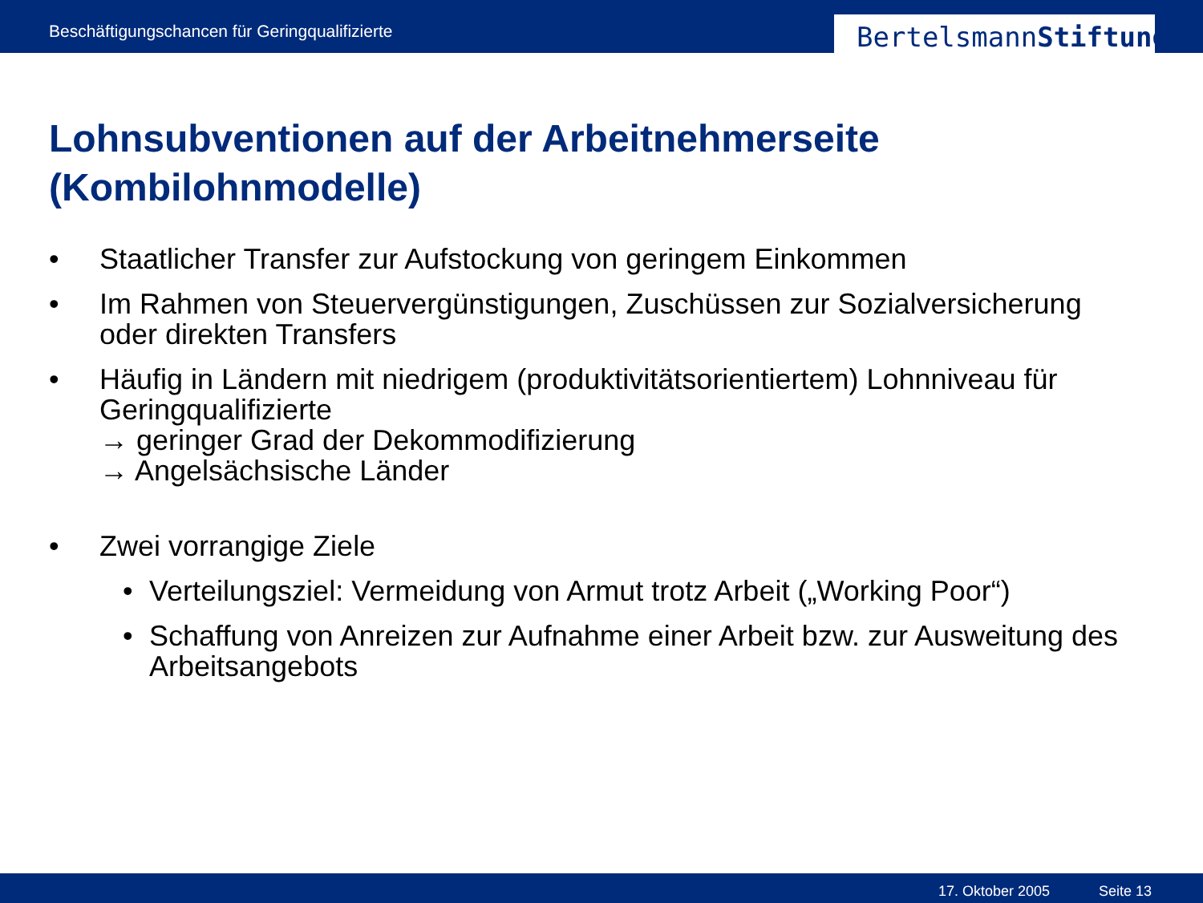Beschäftigungschancen für Geringqualifizierte
BertelsmannStiftung
Lohnsubventionen auf der Arbeitnehmerseite
(Kombilohnmodelle)
• Staatlicher Transfer zur Aufstockung von geringem Einkommen
• Im Rahmen von Steuervergünstigungen, Zuschüssen zur Sozialversicherung oder direkten Transfers
• Häufig in Ländern mit niedrigem (produktivitätsorientiertem) Lohnniveau für Geringqualifizierte
→ geringer Grad der Dekommodifizierung
→ Angelsächsische Länder
• Zwei vorrangige Ziele
• Verteilungsziel: Vermeidung von Armut trotz Arbeit („Working Poor“)
• Schaffung von Anreizen zur Aufnahme einer Arbeit bzw. zur Ausweitung des Arbeitsangebots
17. Oktober 2005 Seite 13